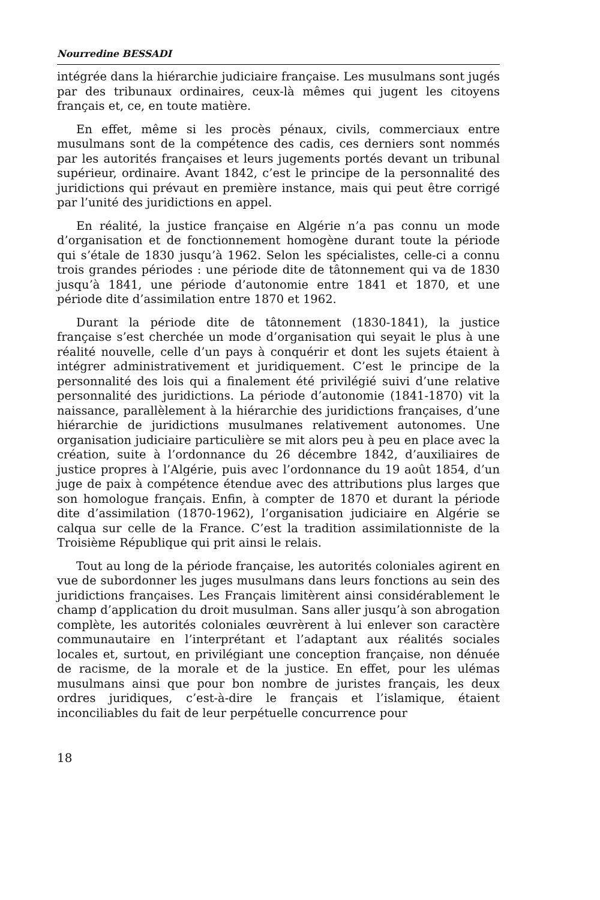Nourredine BESSADI
intégrée dans la hiérarchie judiciaire française. Les musulmans sont jugés par des tribunaux ordinaires, ceux-là mêmes qui jugent les citoyens français et, ce, en toute matière.
En effet, même si les procès pénaux, civils, commerciaux entre musulmans sont de la compétence des cadis, ces derniers sont nommés par les autorités françaises et leurs jugements portés devant un tribunal supérieur, ordinaire. Avant 1842, c’est le principe de la personnalité des juridictions qui prévaut en première instance, mais qui peut être corrigé par l’unité des juridictions en appel.
En réalité, la justice française en Algérie n’a pas connu un mode d’organisation et de fonctionnement homogène durant toute la période qui s’étale de 1830 jusqu’à 1962. Selon les spécialistes, celle-ci a connu trois grandes périodes : une période dite de tâtonnement qui va de 1830 jusqu’à 1841, une période d’autonomie entre 1841 et 1870, et une période dite d’assimilation entre 1870 et 1962.
Durant la période dite de tâtonnement (1830-1841), la justice française s’est cherchée un mode d’organisation qui seyait le plus à une réalité nouvelle, celle d’un pays à conquérir et dont les sujets étaient à intégrer administrativement et juridiquement. C’est le principe de la personnalité des lois qui a finalement été privilégié suivi d’une relative personnalité des juridictions. La période d’autonomie (1841-1870) vit la naissance, parallèlement à la hiérarchie des juridictions françaises, d’une hiérarchie de juridictions musulmanes relativement autonomes. Une organisation judiciaire particulière se mit alors peu à peu en place avec la création, suite à l’ordonnance du 26 décembre 1842, d’auxiliaires de justice propres à l’Algérie, puis avec l’ordonnance du 19 août 1854, d’un juge de paix à compétence étendue avec des attributions plus larges que son homologue français. Enfin, à compter de 1870 et durant la période dite d’assimilation (1870-1962), l’organisation judiciaire en Algérie se calqua sur celle de la France. C’est la tradition assimilationniste de la Troisième République qui prit ainsi le relais.
Tout au long de la période française, les autorités coloniales agirent en vue de subordonner les juges musulmans dans leurs fonctions au sein des juridictions françaises. Les Français limitèrent ainsi considérablement le champ d’application du droit musulman. Sans aller jusqu’à son abrogation complète, les autorités coloniales œuvrèrent à lui enlever son caractère communautaire en l’interprétant et l’adaptant aux réalités sociales locales et, surtout, en privilégiant une conception française, non dénuée de racisme, de la morale et de la justice. En effet, pour les ulémas musulmans ainsi que pour bon nombre de juristes français, les deux ordres juridiques, c’est-à-dire le français et l’islamique, étaient inconciliables du fait de leur perpétuelle concurrence pour
18